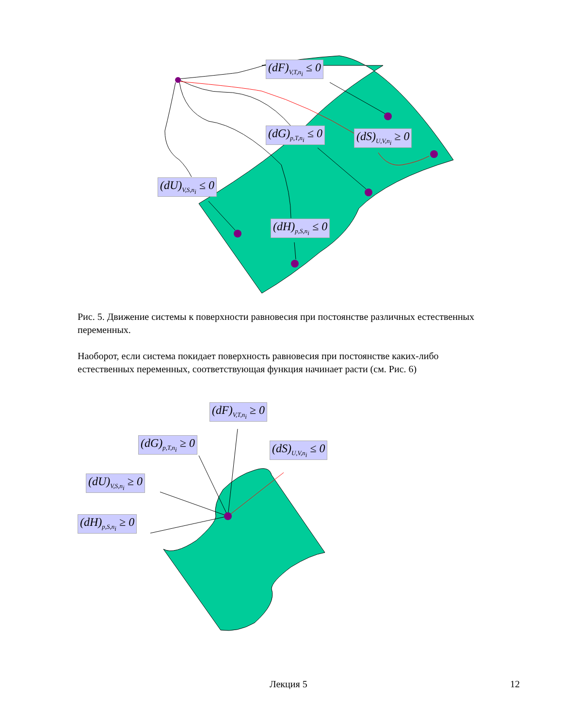(dF)<sub>V,T,n<sub>i</sub></sub> ≤ 0
(dG)<sub>p,T,n<sub>i</sub></sub> ≤ 0 (dS)<sub>U,V,n<sub>i</sub></sub> ≥ 0
(dU)<sub>V,S,n<sub>i</sub></sub> ≤ 0
(dH)<sub>p,S,n<sub>i</sub></sub> ≤ 0
Рис. 5. Движение системы к поверхности равновесия при постоянстве различных естественных переменных.
Наоборот, если система покидает поверхность равновесия при постоянстве каких-либо естественных переменных, соответствующая функция начинает расти (см. Рис. 6)
(dF)<sub>V,T,n<sub>i</sub></sub> ≥ 0
(dG)<sub>p,T,n<sub>i</sub></sub> ≥ 0 (dS)<sub>U,V,n<sub>i</sub></sub> ≤ 0
(dU)<sub>V,S,n<sub>i</sub></sub> ≥ 0
(dH)<sub>p,S,n<sub>i</sub></sub> ≥ 0
Лекция 5 12